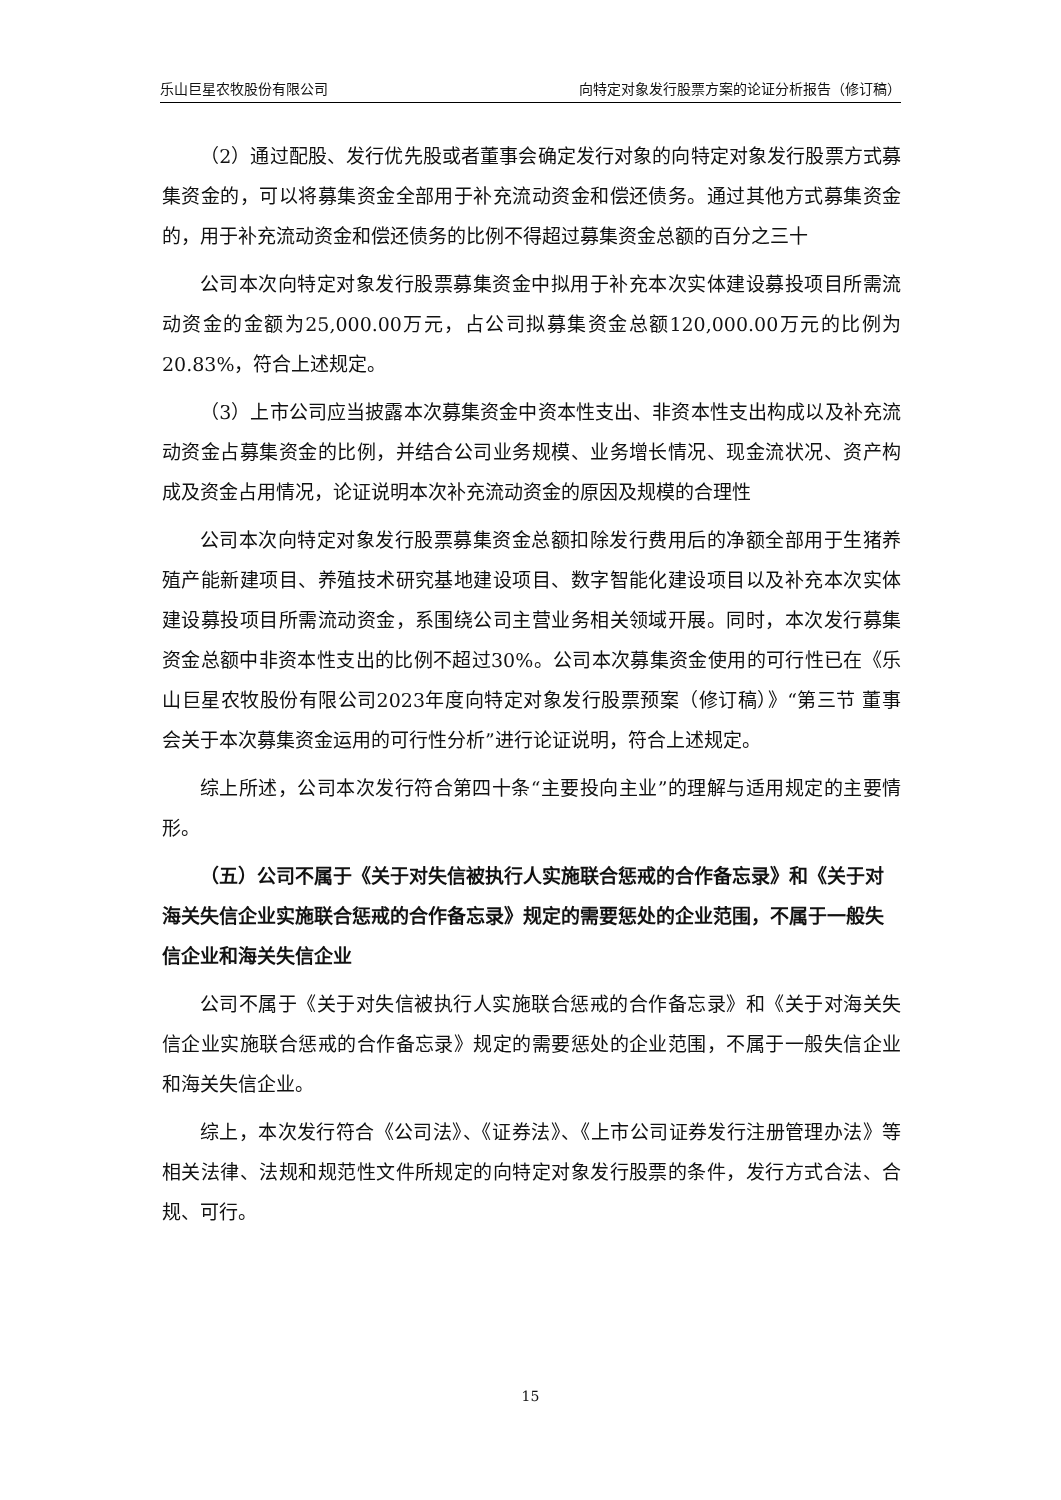乐山巨星农牧股份有限公司 向特定对象发行股票方案的论证分析报告（修订稿）
（2）通过配股、发行优先股或者董事会确定发行对象的向特定对象发行股票方式募集资金的，可以将募集资金全部用于补充流动资金和偿还债务。通过其他方式募集资金的，用于补充流动资金和偿还债务的比例不得超过募集资金总额的百分之三十
公司本次向特定对象发行股票募集资金中拟用于补充本次实体建设募投项目所需流动资金的金额为25,000.00万元，占公司拟募集资金总额120,000.00万元的比例为20.83%，符合上述规定。
（3）上市公司应当披露本次募集资金中资本性支出、非资本性支出构成以及补充流动资金占募集资金的比例，并结合公司业务规模、业务增长情况、现金流状况、资产构成及资金占用情况，论证说明本次补充流动资金的原因及规模的合理性
公司本次向特定对象发行股票募集资金总额扣除发行费用后的净额全部用于生猪养殖产能新建项目、养殖技术研究基地建设项目、数字智能化建设项目以及补充本次实体建设募投项目所需流动资金，系围绕公司主营业务相关领域开展。同时，本次发行募集资金总额中非资本性支出的比例不超过30%。公司本次募集资金使用的可行性已在《乐山巨星农牧股份有限公司2023年度向特定对象发行股票预案（修订稿）》“第三节 董事会关于本次募集资金运用的可行性分析”进行论证说明，符合上述规定。
综上所述，公司本次发行符合第四十条“主要投向主业”的理解与适用规定的主要情形。
（五）公司不属于《关于对失信被执行人实施联合惩戒的合作备忘录》和《关于对海关失信企业实施联合惩戒的合作备忘录》规定的需要惩处的企业范围，不属于一般失信企业和海关失信企业
公司不属于《关于对失信被执行人实施联合惩戒的合作备忘录》和《关于对海关失信企业实施联合惩戒的合作备忘录》规定的需要惩处的企业范围，不属于一般失信企业和海关失信企业。
综上，本次发行符合《公司法》、《证券法》、《上市公司证券发行注册管理办法》等相关法律、法规和规范性文件所规定的向特定对象发行股票的条件，发行方式合法、合规、可行。
15